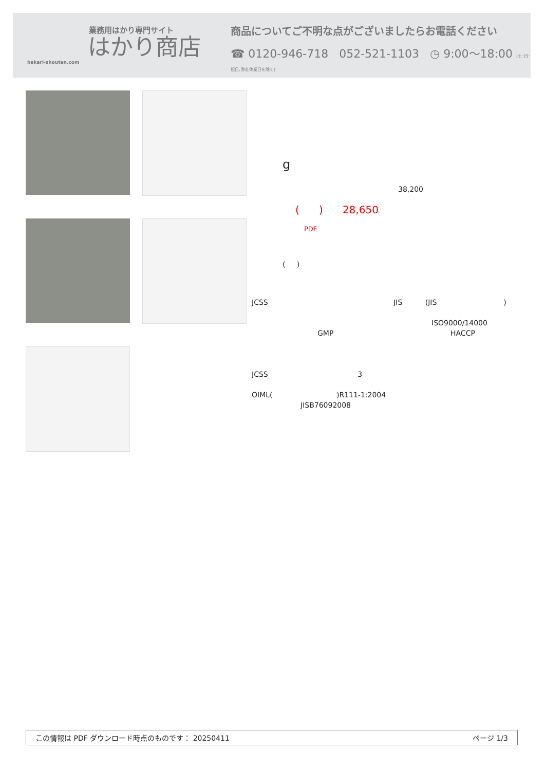業務用はかり専門サイト
はかり商店
hakari-shouten.com
商品についてご不明な点がございましたらお電話ください
☎ 0120-946-718 052-521-1103 ◷ 9:00〜18:00 (土･日･祝日､弊社休業日を除く)
g
38,200
( ) 28,650
PDF
( )
JCSS JIS (JIS)
ISO9000/14000
GMP HACCP
JCSS 3
OIML( )R111-1:2004
JISB76092008
この情報は PDF ダウンロード時点のものです： 20250411 ページ 1/3